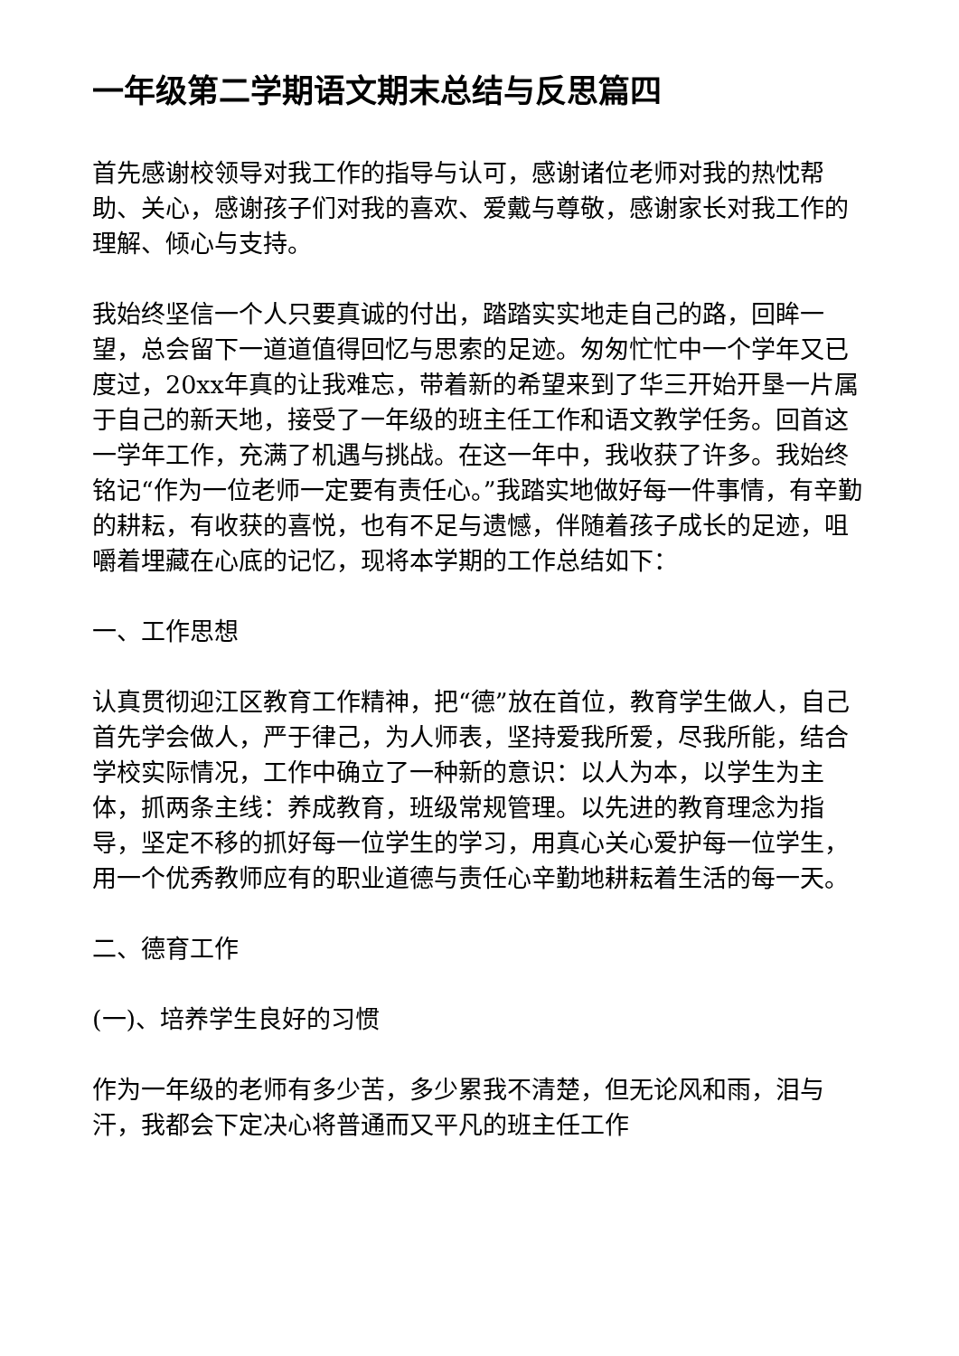一年级第二学期语文期末总结与反思篇四
首先感谢校领导对我工作的指导与认可，感谢诸位老师对我的热忱帮助、关心，感谢孩子们对我的喜欢、爱戴与尊敬，感谢家长对我工作的理解、倾心与支持。
我始终坚信一个人只要真诚的付出，踏踏实实地走自己的路，回眸一望，总会留下一道道值得回忆与思索的足迹。匆匆忙忙中一个学年又已度过，20xx年真的让我难忘，带着新的希望来到了华三开始开垦一片属于自己的新天地，接受了一年级的班主任工作和语文教学任务。回首这一学年工作，充满了机遇与挑战。在这一年中，我收获了许多。我始终铭记“作为一位老师一定要有责任心。”我踏实地做好每一件事情，有辛勤的耕耘，有收获的喜悦，也有不足与遗憾，伴随着孩子成长的足迹，咀嚼着埋藏在心底的记忆，现将本学期的工作总结如下：
一、工作思想
认真贯彻迎江区教育工作精神，把“德”放在首位，教育学生做人，自己首先学会做人，严于律己，为人师表，坚持爱我所爱，尽我所能，结合学校实际情况，工作中确立了一种新的意识：以人为本，以学生为主体，抓两条主线：养成教育，班级常规管理。以先进的教育理念为指导，坚定不移的抓好每一位学生的学习，用真心关心爱护每一位学生，用一个优秀教师应有的职业道德与责任心辛勤地耕耘着生活的每一天。
二、德育工作
(一)、培养学生良好的习惯
作为一年级的老师有多少苦，多少累我不清楚，但无论风和雨，泪与汗，我都会下定决心将普通而又平凡的班主任工作